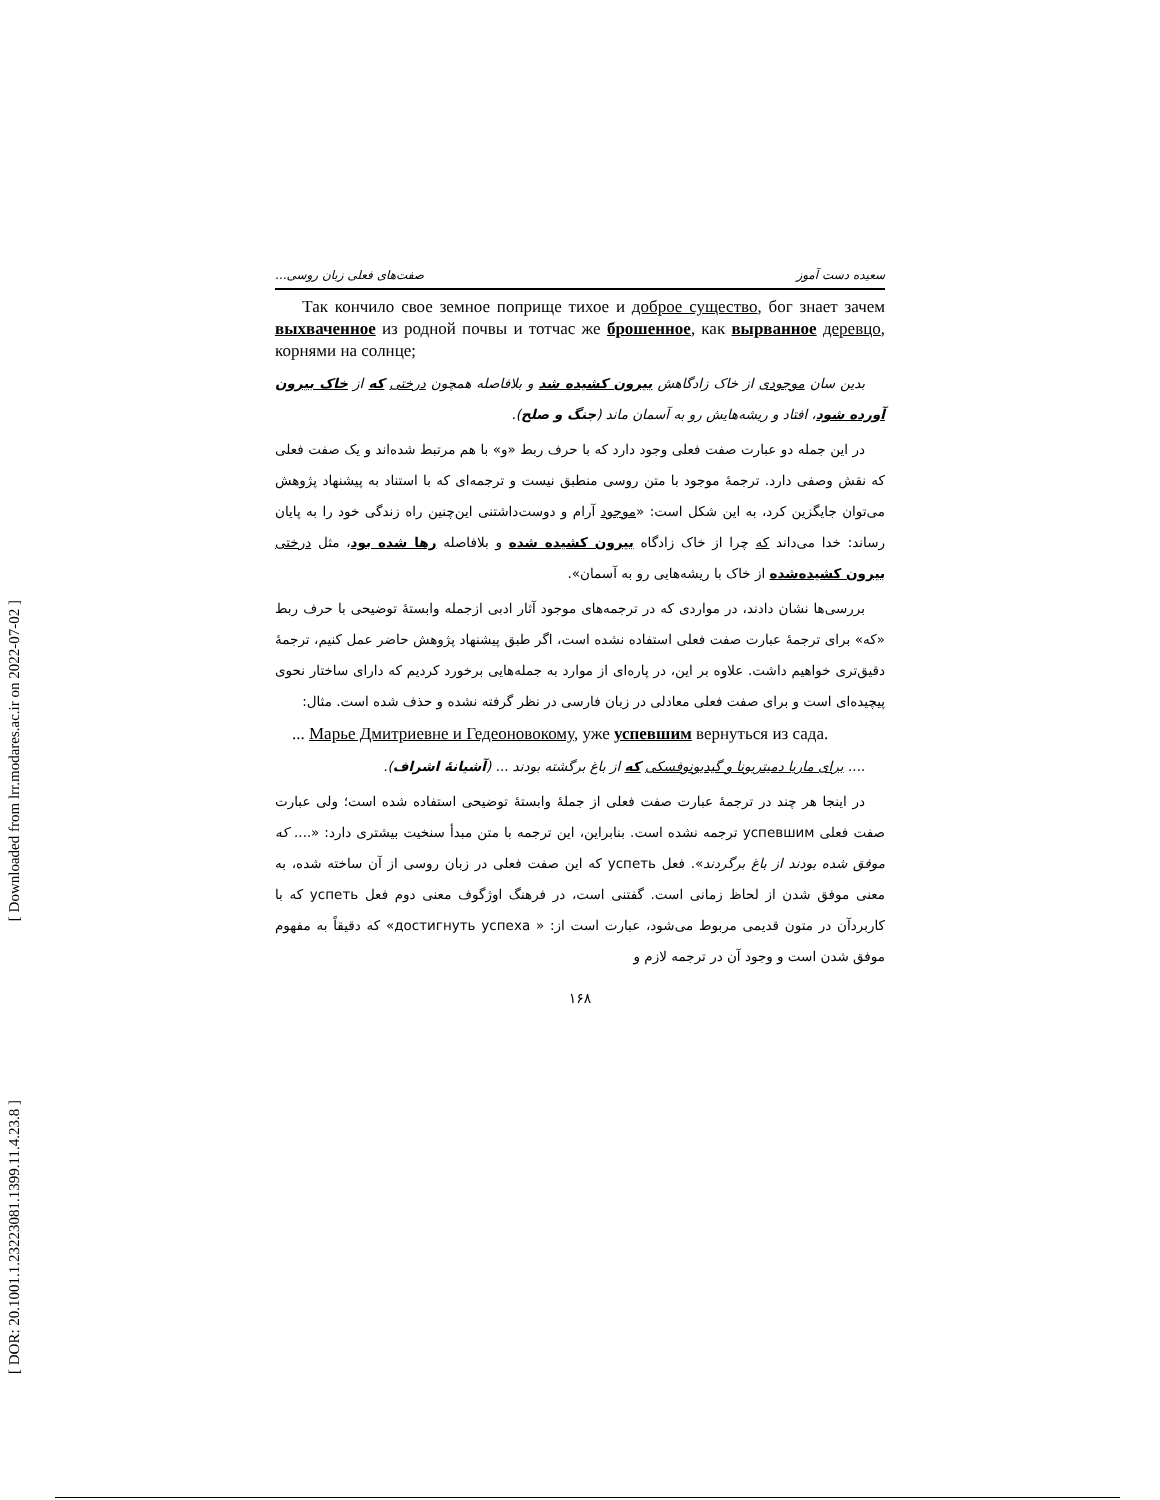[ Downloaded from lrr.modares.ac.ir on 2022-07-02 ]
[ DOR: 20.1001.1.23223081.1399.11.4.23.8 ]
سعیده دست آموز صفت‌های فعلی زبان روسی...
Так кончило свое земное поприще тихое и доброе существо, бог знает зачем выхваченное из родной почвы и тотчас же брошенное, как вырванное деревцо, корнями на солнце;
بدین سان موجودی از خاک زادگاهش بیرون کشیده شد و بلافاصله همچون درختی که از خاک بیرون آورده شود، افتاد و ریشه‌هایش رو به آسمان ماند (جنگ و صلح).
در این جمله دو عبارت صفت فعلی وجود دارد که با حرف ربط «و» با هم مرتبط شده‌اند و یک صفت فعلی که نقش وصفی دارد. ترجمهٔ موجود با متن روسی منطبق نیست و ترجمه‌ای که با استناد به پیشنهاد پژوهش می‌توان جایگزین کرد، به این شکل است: «موجود آرام و دوست‌داشتنی این‌چنین راه زندگی خود را به پایان رساند: خدا می‌داند که چرا از خاک زادگاه بیرون کشیده شده و بلافاصله رها شده بود، مثل درختی بیرون کشیده‌شده از خاک با ریشه‌هایی رو به آسمان».
بررسی‌ها نشان دادند، در مواردی که در ترجمه‌های موجود آثار ادبی ازجمله وابستهٔ توضیحی با حرف ربط «که» برای ترجمهٔ عبارت صفت فعلی استفاده نشده است، اگر طبق پیشنهاد پژوهش حاضر عمل کنیم، ترجمهٔ دقیق‌تری خواهیم داشت. علاوه بر این، در پاره‌ای از موارد به جمله‌هایی برخورد کردیم که دارای ساختار نحوی پیچیده‌ای است و برای صفت فعلی معادلی در زبان فارسی در نظر گرفته نشده و حذف شده است. مثال:
... Марье Дмитриевне и Гедеоновокому, уже успевшим вернуться из сада.
.... برای ماریا دمیتریونا و گیدیونوفسکی که از باغ برگشته بودند ... (آشیانهٔ اشراف).
در اینجا هر چند در ترجمهٔ عبارت صفت فعلی از جملهٔ وابستهٔ توضیحی استفاده شده است؛ ولی عبارت صفت فعلی успевшим ترجمه نشده است. بنابراین، این ترجمه با متن مبدأ سنخیت بیشتری دارد: «.... که موفق شده بودند از باغ برگردند». فعل успеть که این صفت فعلی در زبان روسی از آن ساخته شده، به معنی موفق شدن از لحاظ زمانی است. گفتنی است، در فرهنگ اوژگوف معنی دوم فعل успеть که با کاربردآن در متون قدیمی مربوط می‌شود، عبارت است از: « достигнуть успеха» که دقیقاً به مفهوم موفق شدن است و وجود آن در ترجمه لازم و
۱۶۸